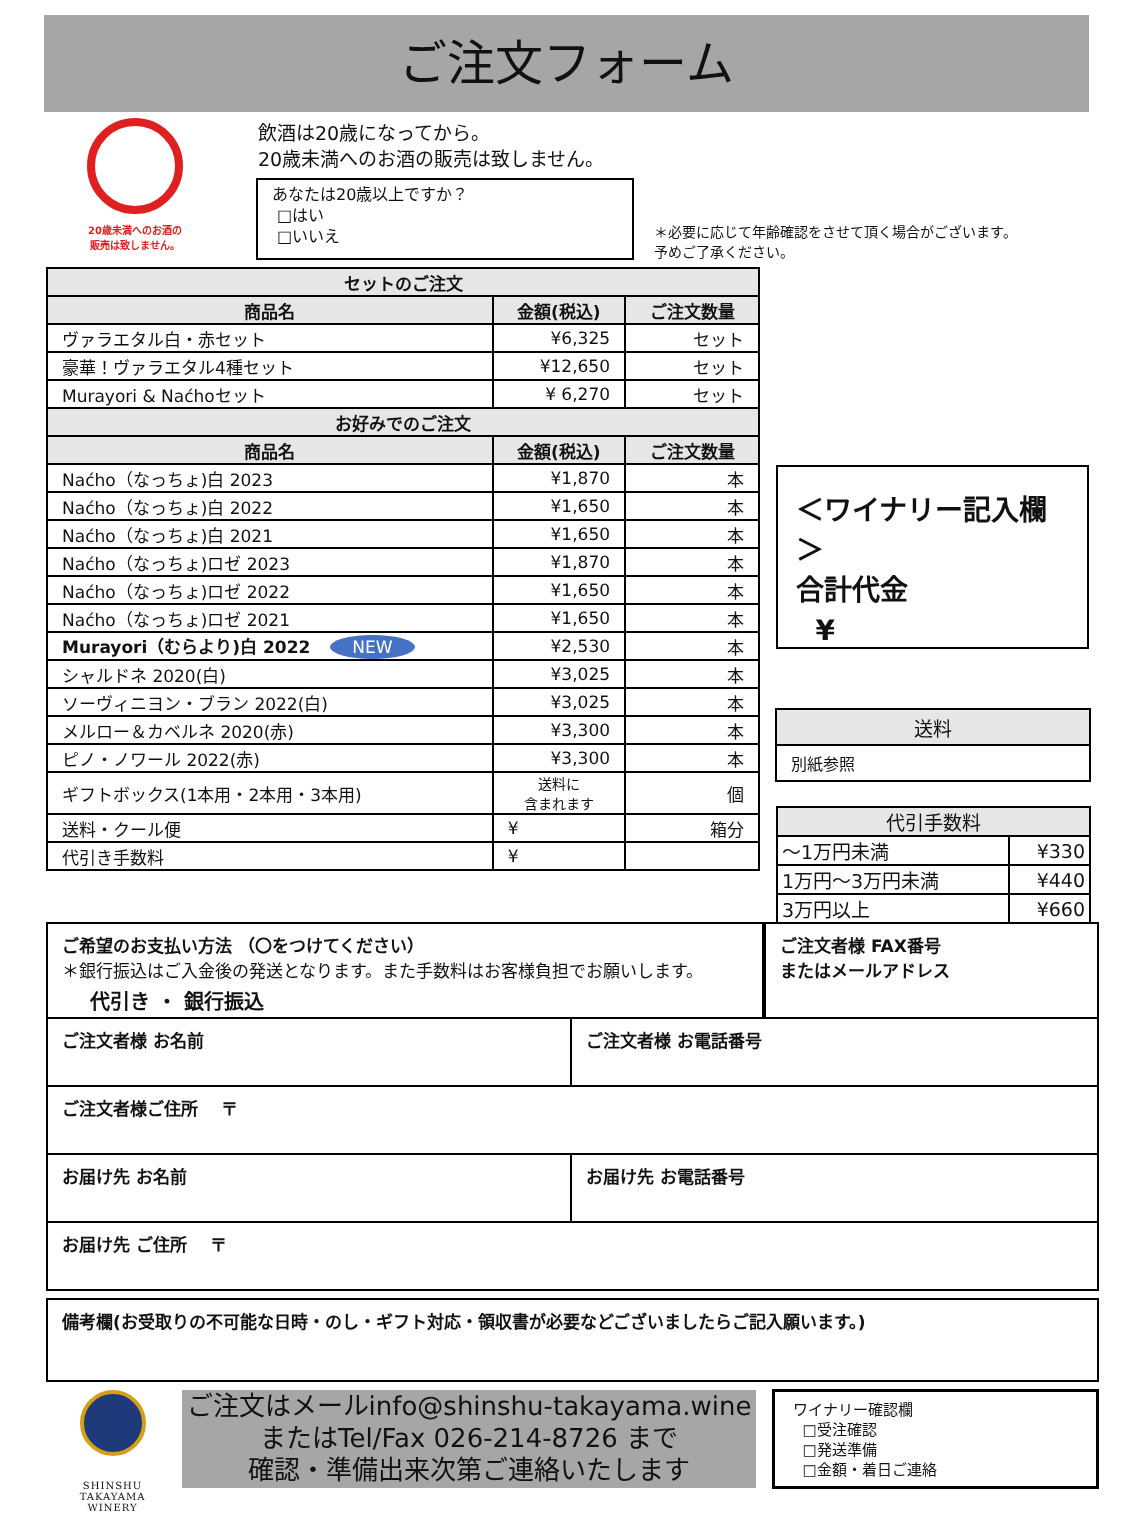ご注文フォーム
20歳未満へのお酒の
販売は致しません。
飲酒は20歳になってから。
20歳未満へのお酒の販売は致しません。
あなたは20歳以上ですか？
□はい
□いいえ
＊必要に応じて年齢確認をさせて頂く場合がございます。
予めご了承ください。
| セットのご注文 | | |
| --- | --- | --- |
| 商品名 | 金額(税込) | ご注文数量 |
| ヴァラエタル白・赤セット | ¥6,325 | セット |
| 豪華！ヴァラエタル4種セット | ¥12,650 | セット |
| Murayori & Naćhoセット | ¥ 6,270 | セット |
| お好みでのご注文 | | |
| 商品名 | 金額(税込) | ご注文数量 |
| Naćho（なっちょ)白 2023 | ¥1,870 | 本 |
| Naćho（なっちょ)白 2022 | ¥1,650 | 本 |
| Naćho（なっちょ)白 2021 | ¥1,650 | 本 |
| Naćho（なっちょ)ロゼ 2023 | ¥1,870 | 本 |
| Naćho（なっちょ)ロゼ 2022 | ¥1,650 | 本 |
| Naćho（なっちょ)ロゼ 2021 | ¥1,650 | 本 |
| Murayori（むらより)白 2022 NEW | ¥2,530 | 本 |
| シャルドネ 2020(白) | ¥3,025 | 本 |
| ソーヴィニヨン・ブラン 2022(白) | ¥3,025 | 本 |
| メルロー＆カベルネ 2020(赤) | ¥3,300 | 本 |
| ピノ・ノワール 2022(赤) | ¥3,300 | 本 |
| ギフトボックス(1本用・2本用・3本用) | 送料に 含まれます | 個 |
| 送料・クール便 | ¥ | 箱分 |
| 代引き手数料 | ¥ | |
＜ワイナリー記入欄＞
合計代金
¥
| 送料 |
| 別紙参照 |
| 代引手数料 | |
| ～1万円未満 | ¥330 |
| 1万円～3万円未満 | ¥440 |
| 3万円以上 | ¥660 |
ご希望のお支払い方法 （〇をつけてください）
＊銀行振込はご入金後の発送となります。また手数料はお客様負担でお願いします。
代引き ・ 銀行振込
ご注文者様 FAX番号
またはメールアドレス
ご注文者様 お名前 ご注文者様 お電話番号
ご注文者様ご住所　 〒
お届け先 お名前 お届け先 お電話番号
お届け先 ご住所　 〒
備考欄(お受取りの不可能な日時・のし・ギフト対応・領収書が必要などございましたらご記入願います。)
SHINSHU TAKAYAMA
WINERY
ご注文はメールinfo@shinshu-takayama.wine
またはTel/Fax 026-214-8726 まで
確認・準備出来次第ご連絡いたします
ワイナリー確認欄
□受注確認
□発送準備
□金額・着日ご連絡